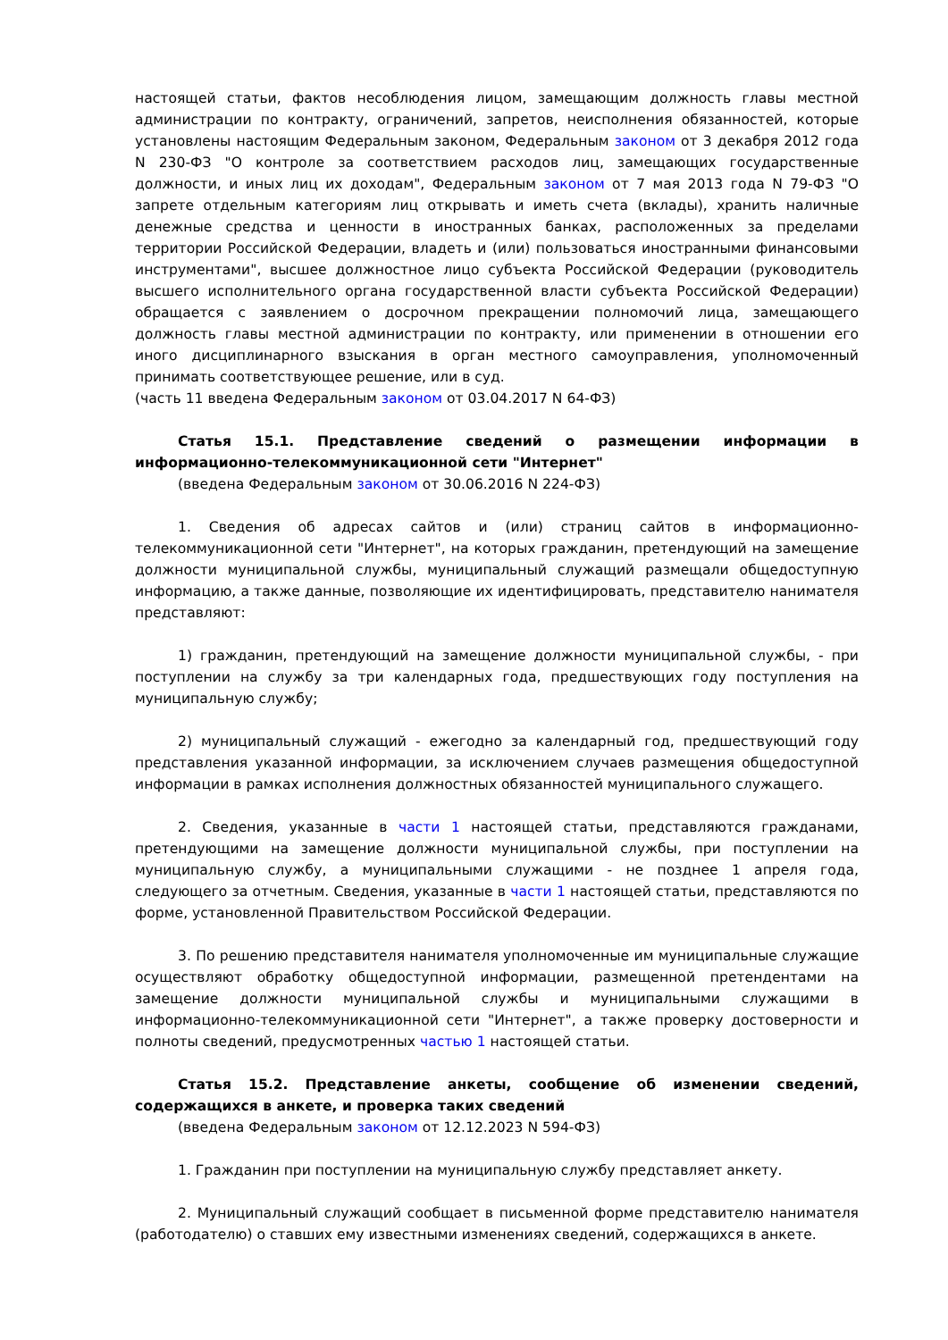настоящей статьи, фактов несоблюдения лицом, замещающим должность главы местной администрации по контракту, ограничений, запретов, неисполнения обязанностей, которые установлены настоящим Федеральным законом, Федеральным законом от 3 декабря 2012 года N 230-ФЗ "О контроле за соответствием расходов лиц, замещающих государственные должности, и иных лиц их доходам", Федеральным законом от 7 мая 2013 года N 79-ФЗ "О запрете отдельным категориям лиц открывать и иметь счета (вклады), хранить наличные денежные средства и ценности в иностранных банках, расположенных за пределами территории Российской Федерации, владеть и (или) пользоваться иностранными финансовыми инструментами", высшее должностное лицо субъекта Российской Федерации (руководитель высшего исполнительного органа государственной власти субъекта Российской Федерации) обращается с заявлением о досрочном прекращении полномочий лица, замещающего должность главы местной администрации по контракту, или применении в отношении его иного дисциплинарного взыскания в орган местного самоуправления, уполномоченный принимать соответствующее решение, или в суд.
(часть 11 введена Федеральным законом от 03.04.2017 N 64-ФЗ)
Статья 15.1. Представление сведений о размещении информации в информационно-телекоммуникационной сети "Интернет"
(введена Федеральным законом от 30.06.2016 N 224-ФЗ)
1. Сведения об адресах сайтов и (или) страниц сайтов в информационно-телекоммуникационной сети "Интернет", на которых гражданин, претендующий на замещение должности муниципальной службы, муниципальный служащий размещали общедоступную информацию, а также данные, позволяющие их идентифицировать, представителю нанимателя представляют:
1) гражданин, претендующий на замещение должности муниципальной службы, - при поступлении на службу за три календарных года, предшествующих году поступления на муниципальную службу;
2) муниципальный служащий - ежегодно за календарный год, предшествующий году представления указанной информации, за исключением случаев размещения общедоступной информации в рамках исполнения должностных обязанностей муниципального служащего.
2. Сведения, указанные в части 1 настоящей статьи, представляются гражданами, претендующими на замещение должности муниципальной службы, при поступлении на муниципальную службу, а муниципальными служащими - не позднее 1 апреля года, следующего за отчетным. Сведения, указанные в части 1 настоящей статьи, представляются по форме, установленной Правительством Российской Федерации.
3. По решению представителя нанимателя уполномоченные им муниципальные служащие осуществляют обработку общедоступной информации, размещенной претендентами на замещение должности муниципальной службы и муниципальными служащими в информационно-телекоммуникационной сети "Интернет", а также проверку достоверности и полноты сведений, предусмотренных частью 1 настоящей статьи.
Статья 15.2. Представление анкеты, сообщение об изменении сведений, содержащихся в анкете, и проверка таких сведений
(введена Федеральным законом от 12.12.2023 N 594-ФЗ)
1. Гражданин при поступлении на муниципальную службу представляет анкету.
2. Муниципальный служащий сообщает в письменной форме представителю нанимателя (работодателю) о ставших ему известными изменениях сведений, содержащихся в анкете.